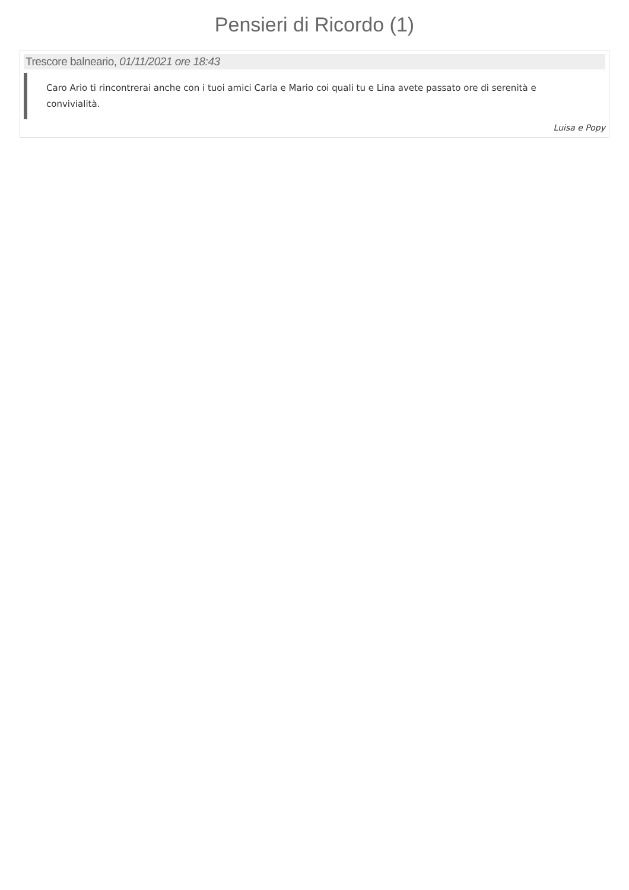Pensieri di Ricordo (1)
Trescore balneario, 01/11/2021 ore 18:43
Caro Ario ti rincontrerai anche con i tuoi amici Carla e Mario coi quali tu e Lina avete passato ore di serenità e convivialità.
Luisa e Popy